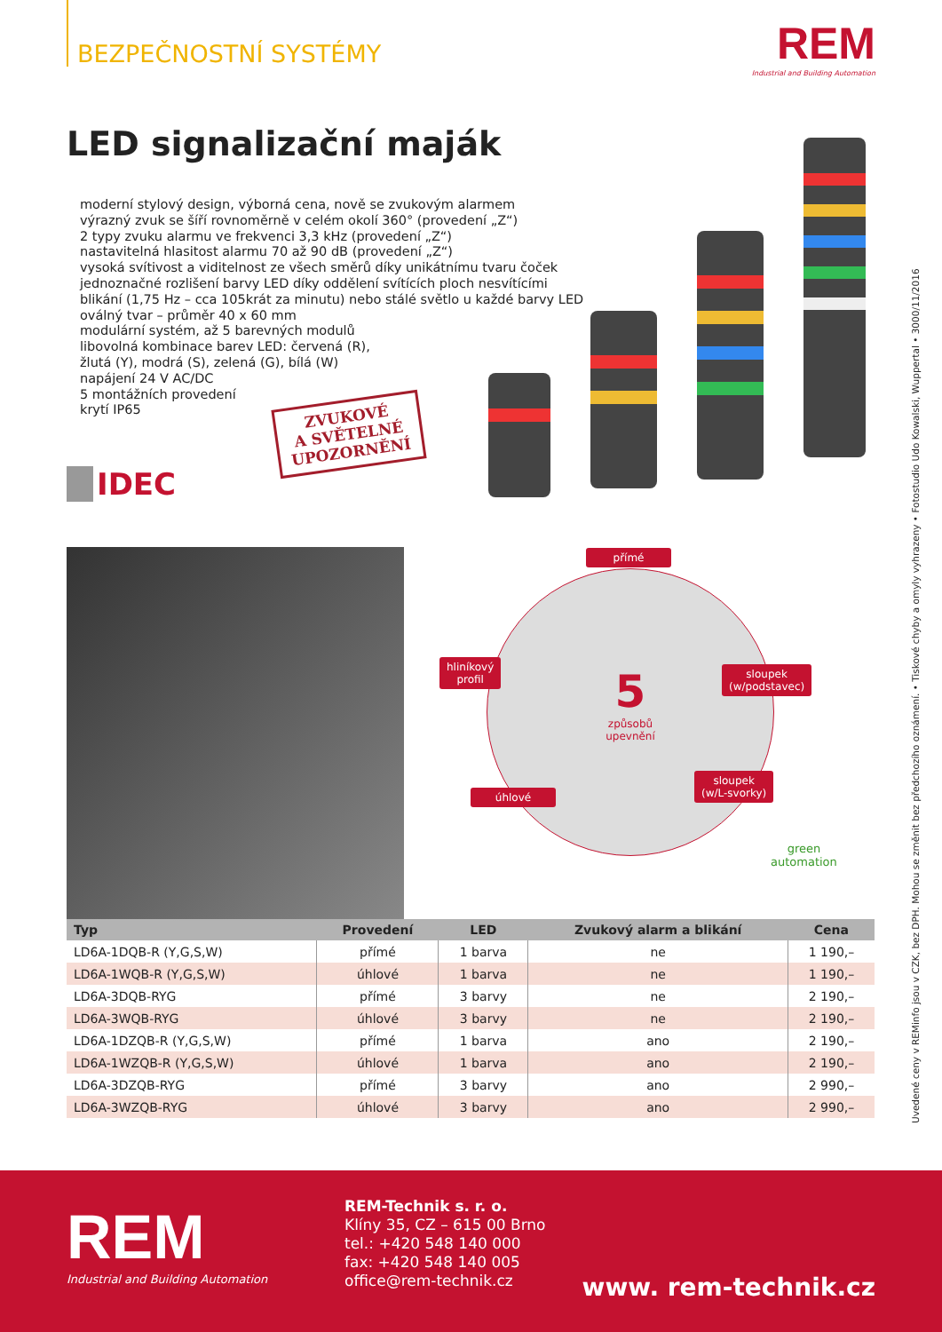BEZPEČNOSTNÍ SYSTÉMY
REM
Industrial and Building Automation
LED signalizační maják
moderní stylový design, výborná cena, nově se zvukovým alarmem
výrazný zvuk se šíří rovnoměrně v celém okolí 360° (provedení „Z“)
2 typy zvuku alarmu ve frekvenci 3,3 kHz (provedení „Z“)
nastavitelná hlasitost alarmu 70 až 90 dB (provedení „Z“)
vysoká svítivost a viditelnost ze všech směrů díky unikátnímu tvaru čoček
jednoznačné rozlišení barvy LED díky oddělení svítících ploch nesvítícími
blikání (1,75 Hz – cca 105krát za minutu) nebo stálé světlo u každé barvy LED
oválný tvar – průměr 40 x 60 mm
modulární systém, až 5 barevných modulů
libovolná kombinace barev LED: červená (R),
žlutá (Y), modrá (S), zelená (G), bílá (W)
napájení 24 V AC/DC
5 montážních provedení
krytí IP65
ZVUKOVÉ
A SVĚTELNÉ
UPOZORNĚNÍ
IDEC
přímé
hliníkový
profil
sloupek
(w/podstavec)
úhlové
sloupek
(w/L-svorky)
5
způsobů
upevnění
green
automation
| Typ | Provedení | LED | Zvukový alarm a blikání | Cena |
| --- | --- | --- | --- | --- |
| LD6A-1DQB-R (Y,G,S,W) | přímé | 1 barva | ne | 1 190,– |
| LD6A-1WQB-R (Y,G,S,W) | úhlové | 1 barva | ne | 1 190,– |
| LD6A-3DQB-RYG | přímé | 3 barvy | ne | 2 190,– |
| LD6A-3WQB-RYG | úhlové | 3 barvy | ne | 2 190,– |
| LD6A-1DZQB-R (Y,G,S,W) | přímé | 1 barva | ano | 2 190,– |
| LD6A-1WZQB-R (Y,G,S,W) | úhlové | 1 barva | ano | 2 190,– |
| LD6A-3DZQB-RYG | přímé | 3 barvy | ano | 2 990,– |
| LD6A-3WZQB-RYG | úhlové | 3 barvy | ano | 2 990,– |
Uvedené ceny v REMinfo jsou v CZK, bez DPH. Mohou se změnit bez předchozího oznámení. • Tiskové chyby a omyly vyhrazeny • Fotostudio Udo Kowalski, Wuppertal • 3000/11/2016
REM
Industrial and Building Automation
REM-Technik s. r. o.
Klíny 35, CZ – 615 00 Brno
tel.: +420 548 140 000
fax: +420 548 140 005
office@rem-technik.cz
www. rem-technik.cz